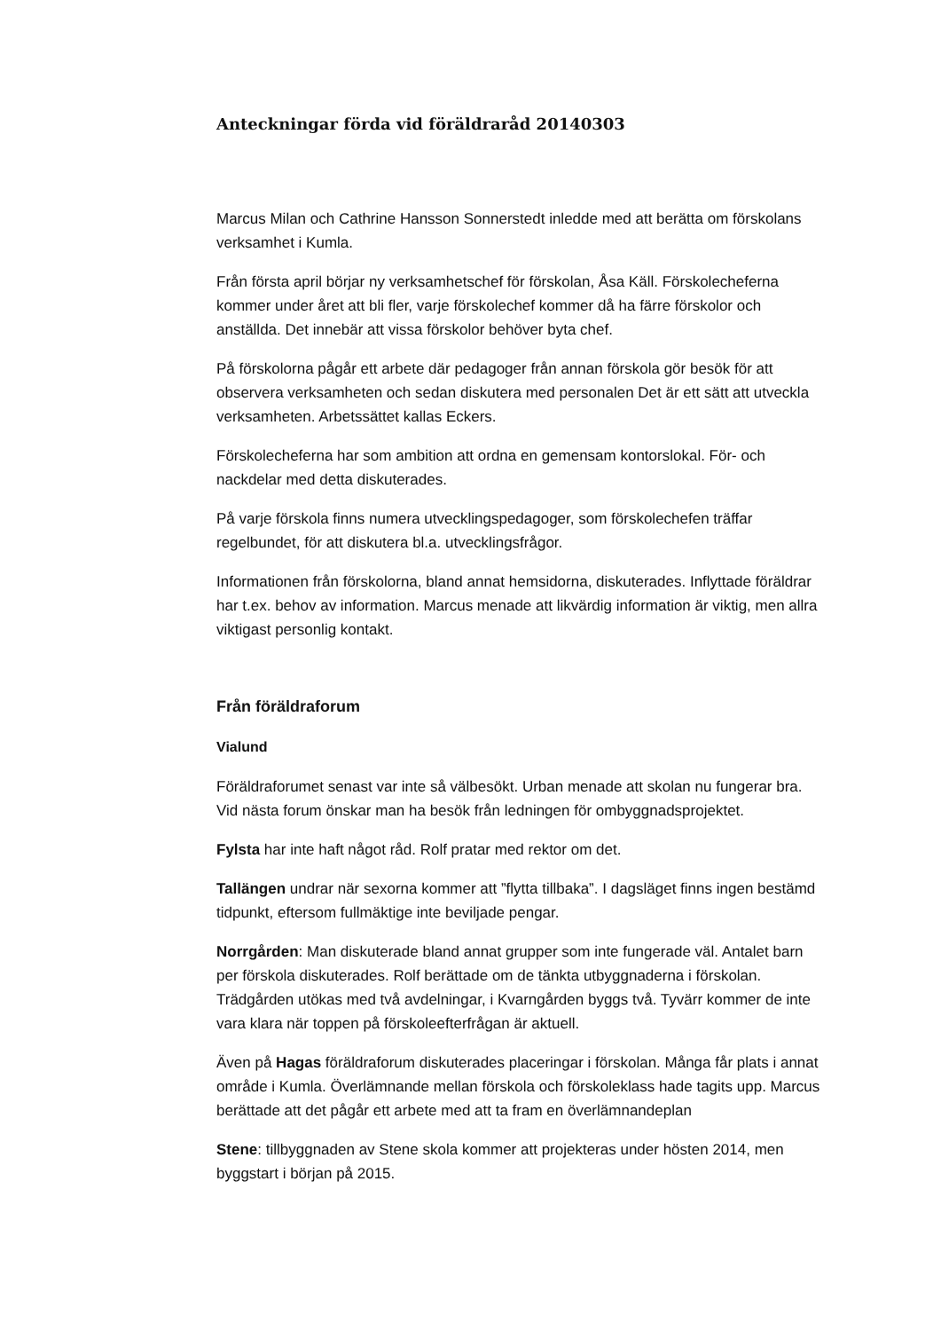Anteckningar förda vid föräldraråd 20140303
Marcus Milan och Cathrine Hansson Sonnerstedt inledde med att berätta om förskolans verksamhet i Kumla.
Från första april börjar ny verksamhetschef för förskolan, Åsa Käll. Förskolecheferna kommer under året att bli fler, varje förskolechef kommer då ha färre förskolor och anställda. Det innebär att vissa förskolor behöver byta chef.
På förskolorna pågår ett arbete där pedagoger från annan förskola gör besök för att observera verksamheten och sedan diskutera med personalen Det är ett sätt att utveckla verksamheten. Arbetssättet kallas Eckers.
Förskolecheferna har som ambition att ordna en gemensam kontorslokal. För- och nackdelar med detta diskuterades.
På varje förskola finns numera utvecklingspedagoger, som förskolechefen träffar regelbundet, för att diskutera bl.a. utvecklingsfrågor.
Informationen från förskolorna, bland annat hemsidorna, diskuterades. Inflyttade föräldrar har t.ex. behov av information. Marcus menade att likvärdig information är viktig, men allra viktigast personlig kontakt.
Från föräldraforum
Vialund
Föräldraforumet senast var inte så välbesökt. Urban menade att skolan nu fungerar bra. Vid nästa forum önskar man ha besök från ledningen för ombyggnadsprojektet.
Fylsta har inte haft något råd. Rolf pratar med rektor om det.
Tallängen undrar när sexorna kommer att ”flytta tillbaka”. I dagsläget finns ingen bestämd tidpunkt, eftersom fullmäktige inte beviljade pengar.
Norrgården: Man diskuterade bland annat grupper som inte fungerade väl. Antalet barn per förskola diskuterades. Rolf berättade om de tänkta utbyggnaderna i förskolan. Trädgården utökas med två avdelningar, i Kvarngården byggs två. Tyvärr kommer de inte vara klara när toppen på förskoleefterfrågan är aktuell.
Även på Hagas föräldraforum diskuterades placeringar i förskolan. Många får plats i annat område i Kumla. Överlämnande mellan förskola och förskoleklass hade tagits upp. Marcus berättade att det pågår ett arbete med att ta fram en överlämnandeplan
Stene: tillbyggnaden av Stene skola kommer att projekteras under hösten 2014, men byggstart i början på 2015.